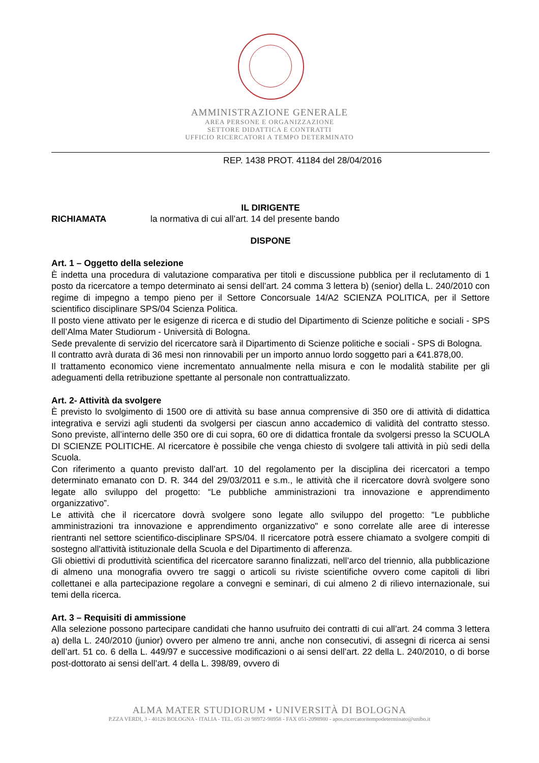AMMINISTRAZIONE GENERALE
AREA PERSONE E ORGANIZZAZIONE
SETTORE DIDATTICA E CONTRATTI
UFFICIO RICERCATORI A TEMPO DETERMINATO
REP. 1438 PROT. 41184 del 28/04/2016
IL DIRIGENTE
RICHIAMATA la normativa di cui all’art. 14 del presente bando
DISPONE
Art. 1 – Oggetto della selezione
È indetta una procedura di valutazione comparativa per titoli e discussione pubblica per il reclutamento di 1 posto da ricercatore a tempo determinato ai sensi dell’art. 24 comma 3 lettera b) (senior) della L. 240/2010 con regime di impegno a tempo pieno per il Settore Concorsuale 14/A2 SCIENZA POLITICA, per il Settore scientifico disciplinare SPS/04 Scienza Politica.
Il posto viene attivato per le esigenze di ricerca e di studio del Dipartimento di Scienze politiche e sociali - SPS dell’Alma Mater Studiorum - Università di Bologna.
Sede prevalente di servizio del ricercatore sarà il Dipartimento di Scienze politiche e sociali - SPS di Bologna.
Il contratto avrà durata di 36 mesi non rinnovabili per un importo annuo lordo soggetto pari a €41.878,00.
Il trattamento economico viene incrementato annualmente nella misura e con le modalità stabilite per gli adeguamenti della retribuzione spettante al personale non contrattualizzato.
Art. 2- Attività da svolgere
È previsto lo svolgimento di 1500 ore di attività su base annua comprensive di 350 ore di attività di didattica integrativa e servizi agli studenti da svolgersi per ciascun anno accademico di validità del contratto stesso. Sono previste, all’interno delle 350 ore di cui sopra, 60 ore di didattica frontale da svolgersi presso la SCUOLA DI SCIENZE POLITICHE. Al ricercatore è possibile che venga chiesto di svolgere tali attività in più sedi della Scuola.
Con riferimento a quanto previsto dall’art. 10 del regolamento per la disciplina dei ricercatori a tempo determinato emanato con D. R. 344 del 29/03/2011 e s.m., le attività che il ricercatore dovrà svolgere sono legate allo sviluppo del progetto: “Le pubbliche amministrazioni tra innovazione e apprendimento organizzativo”.
Le attività che il ricercatore dovrà svolgere sono legate allo sviluppo del progetto: "Le pubbliche amministrazioni tra innovazione e apprendimento organizzativo" e sono correlate alle aree di interesse rientranti nel settore scientifico-disciplinare SPS/04. Il ricercatore potrà essere chiamato a svolgere compiti di sostegno all'attività istituzionale della Scuola e del Dipartimento di afferenza.
Gli obiettivi di produttività scientifica del ricercatore saranno finalizzati, nell’arco del triennio, alla pubblicazione di almeno una monografia ovvero tre saggi o articoli su riviste scientifiche ovvero come capitoli di libri collettanei e alla partecipazione regolare a convegni e seminari, di cui almeno 2 di rilievo internazionale, sui temi della ricerca.
Art. 3 – Requisiti di ammissione
Alla selezione possono partecipare candidati che hanno usufruito dei contratti di cui all’art. 24 comma 3 lettera a) della L. 240/2010 (junior) ovvero per almeno tre anni, anche non consecutivi, di assegni di ricerca ai sensi dell’art. 51 co. 6 della L. 449/97 e successive modificazioni o ai sensi dell’art. 22 della L. 240/2010, o di borse post-dottorato ai sensi dell’art. 4 della L. 398/89, ovvero di
ALMA MATER STUDIORUM • UNIVERSITÀ DI BOLOGNA
P.ZZA VERDI, 3 - 40126 BOLOGNA - ITALIA - TEL. 051-20 98972-98958 - FAX 051-2098980 - apos.ricercatoritempodeterminato@unibo.it